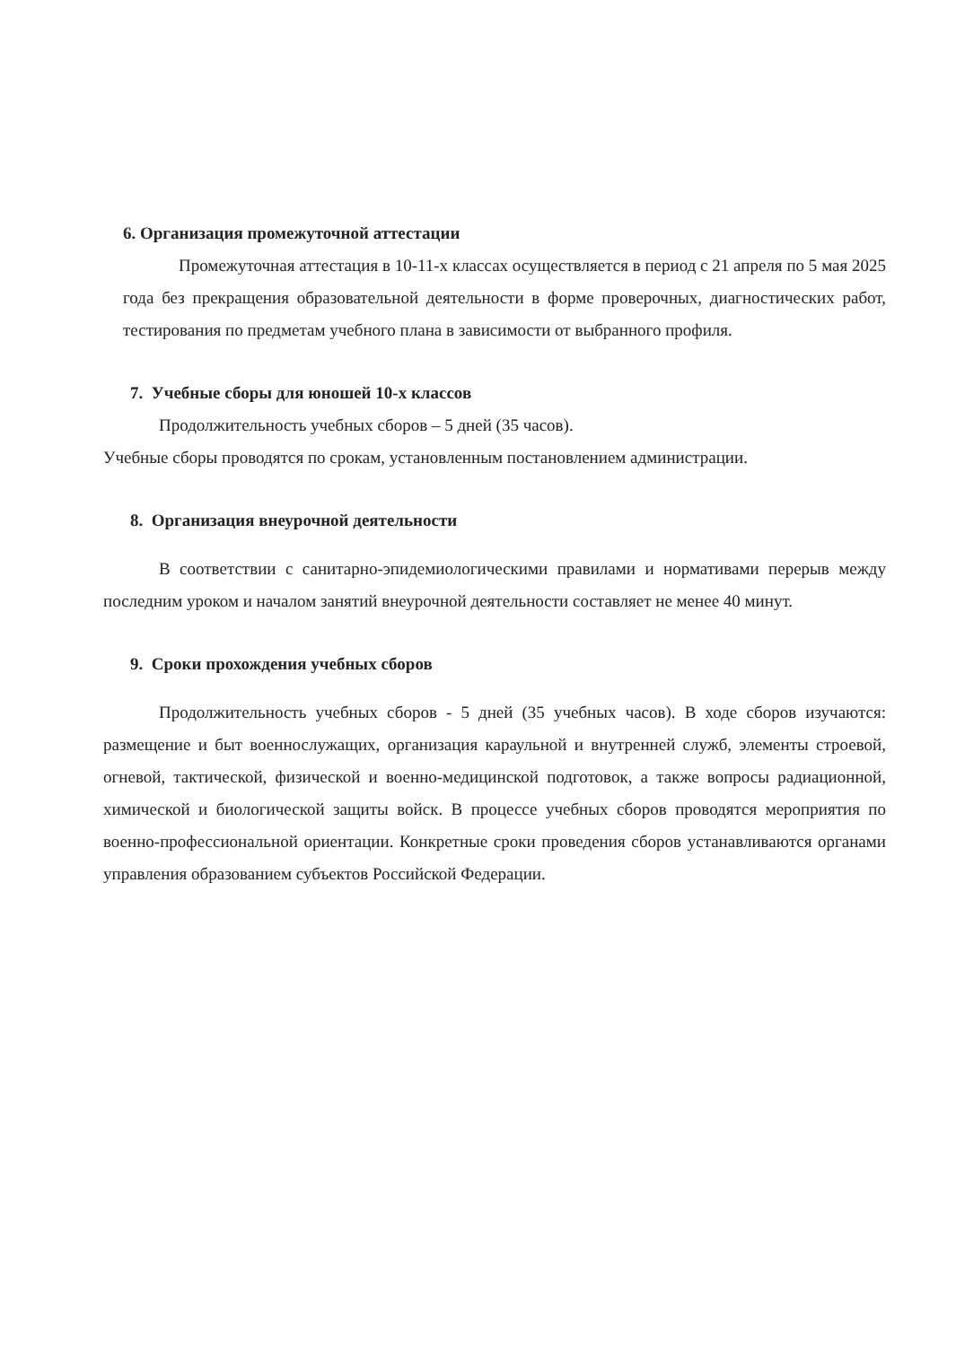6. Организация промежуточной аттестации
Промежуточная аттестация в 10-11-х классах осуществляется в период с 21 апреля по 5 мая 2025 года без прекращения образовательной деятельности в форме проверочных, диагностических работ, тестирования по предметам учебного плана в зависимости от выбранного профиля.
7. Учебные сборы для юношей 10-х классов
Продолжительность учебных сборов – 5 дней (35 часов).
Учебные сборы проводятся по срокам, установленным постановлением администрации.
8. Организация внеурочной деятельности
В соответствии с санитарно-эпидемиологическими правилами и нормативами перерыв между последним уроком и началом занятий внеурочной деятельности составляет не менее 40 минут.
9. Сроки прохождения учебных сборов
Продолжительность учебных сборов - 5 дней (35 учебных часов). В ходе сборов изучаются: размещение и быт военнослужащих, организация караульной и внутренней служб, элементы строевой, огневой, тактической, физической и военно-медицинской подготовок, а также вопросы радиационной, химической и биологической защиты войск. В процессе учебных сборов проводятся мероприятия по военно-профессиональной ориентации. Конкретные сроки проведения сборов устанавливаются органами управления образованием субъектов Российской Федерации.